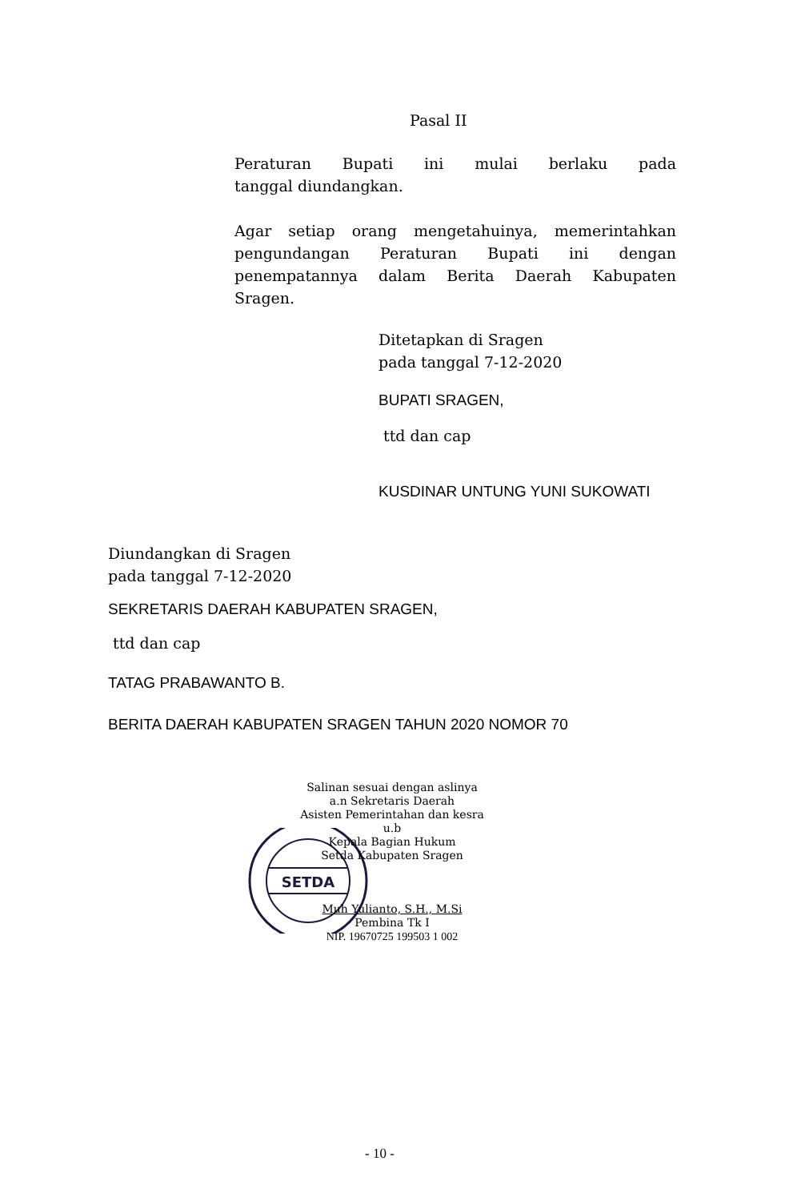Pasal II
Peraturan Bupati ini mulai berlaku pada
tanggal diundangkan.
Agar setiap orang mengetahuinya, memerintahkan pengundangan Peraturan Bupati ini dengan
penempatannya dalam Berita Daerah Kabupaten Sragen.
Ditetapkan di Sragen
pada tanggal 7-12-2020
BUPATI SRAGEN,
ttd dan cap
KUSDINAR UNTUNG YUNI SUKOWATI
Diundangkan di Sragen
pada tanggal 7-12-2020
SEKRETARIS DAERAH KABUPATEN SRAGEN,
ttd dan cap
TATAG PRABAWANTO B.
BERITA DAERAH KABUPATEN SRAGEN TAHUN 2020 NOMOR 70
SETDA
Salinan sesuai dengan aslinya
a.n Sekretaris Daerah
Asisten Pemerintahan dan kesra
u.b
Kepala Bagian Hukum
Setda Kabupaten Sragen
Muh Yulianto, S.H., M.Si
Pembina Tk I
NIP. 19670725 199503 1 002
- 10 -